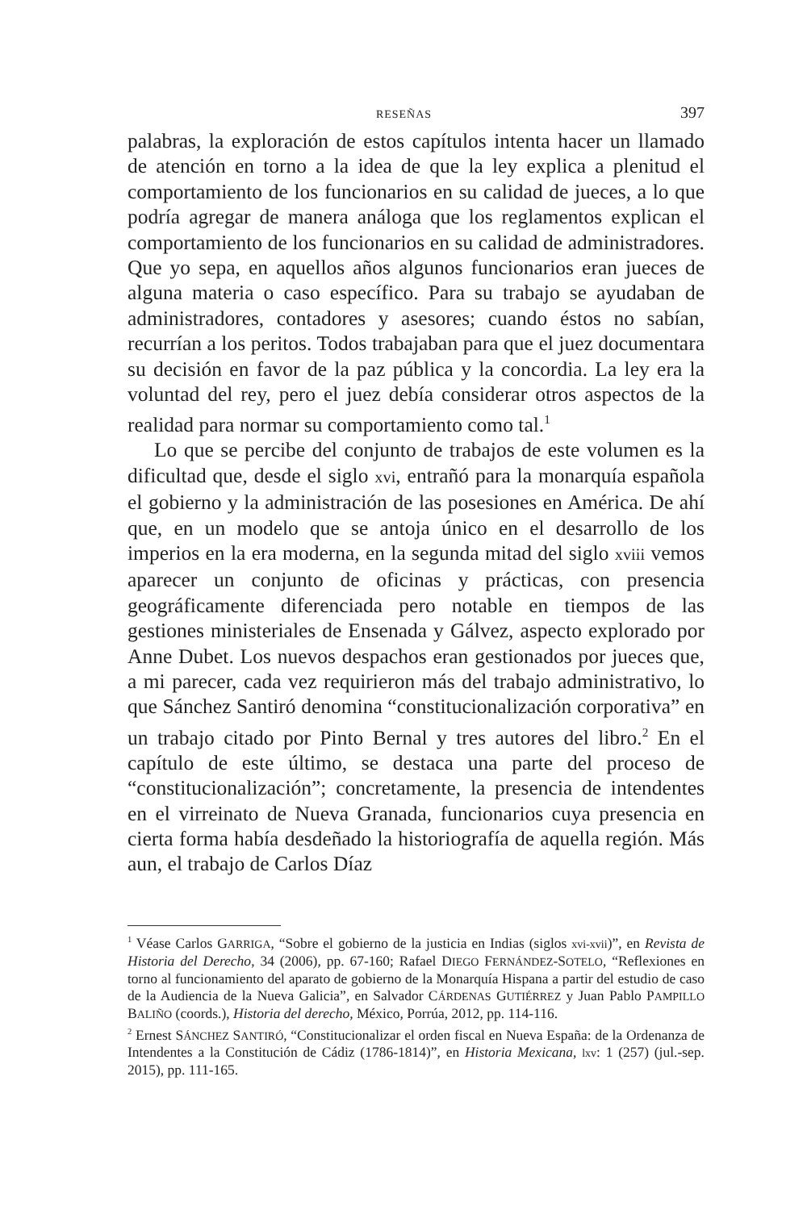RESEÑAS 397
palabras, la exploración de estos capítulos intenta hacer un llamado de atención en torno a la idea de que la ley explica a plenitud el comportamiento de los funcionarios en su calidad de jueces, a lo que podría agregar de manera análoga que los reglamentos explican el comportamiento de los funcionarios en su calidad de administradores. Que yo sepa, en aquellos años algunos funcionarios eran jueces de alguna materia o caso específico. Para su trabajo se ayudaban de administradores, contadores y asesores; cuando éstos no sabían, recurrían a los peritos. Todos trabajaban para que el juez documentara su decisión en favor de la paz pública y la concordia. La ley era la voluntad del rey, pero el juez debía considerar otros aspectos de la realidad para normar su comportamiento como tal.<sup>1</sup>
Lo que se percibe del conjunto de trabajos de este volumen es la dificultad que, desde el siglo xvi, entrañó para la monarquía española el gobierno y la administración de las posesiones en América. De ahí que, en un modelo que se antoja único en el desarrollo de los imperios en la era moderna, en la segunda mitad del siglo xviii vemos aparecer un conjunto de oficinas y prácticas, con presencia geográficamente diferenciada pero notable en tiempos de las gestiones ministeriales de Ensenada y Gálvez, aspecto explorado por Anne Dubet. Los nuevos despachos eran gestionados por jueces que, a mi parecer, cada vez requirieron más del trabajo administrativo, lo que Sánchez Santiró denomina “constitucionalización corporativa” en un trabajo citado por Pinto Bernal y tres autores del libro.<sup>2</sup> En el capítulo de este último, se destaca una parte del proceso de “constitucionalización”; concretamente, la presencia de intendentes en el virreinato de Nueva Granada, funcionarios cuya presencia en cierta forma había desdeñado la historiografía de aquella región. Más aun, el trabajo de Carlos Díaz
<sup>1</sup> Véase Carlos GARRIGA, “Sobre el gobierno de la justicia en Indias (siglos xvi-xvii)”, en Revista de Historia del Derecho, 34 (2006), pp. 67-160; Rafael DIEGO FERNÁNDEZ-SOTELO, “Reflexiones en torno al funcionamiento del aparato de gobierno de la Monarquía Hispana a partir del estudio de caso de la Audiencia de la Nueva Galicia”, en Salvador CÁRDENAS GUTIÉRREZ y Juan Pablo PAMPILLO BALIÑO (coords.), Historia del derecho, México, Porrúa, 2012, pp. 114-116.
<sup>2</sup> Ernest SÁNCHEZ SANTIRÓ, “Constitucionalizar el orden fiscal en Nueva España: de la Ordenanza de Intendentes a la Constitución de Cádiz (1786-1814)”, en Historia Mexicana, lxv: 1 (257) (jul.-sep. 2015), pp. 111-165.